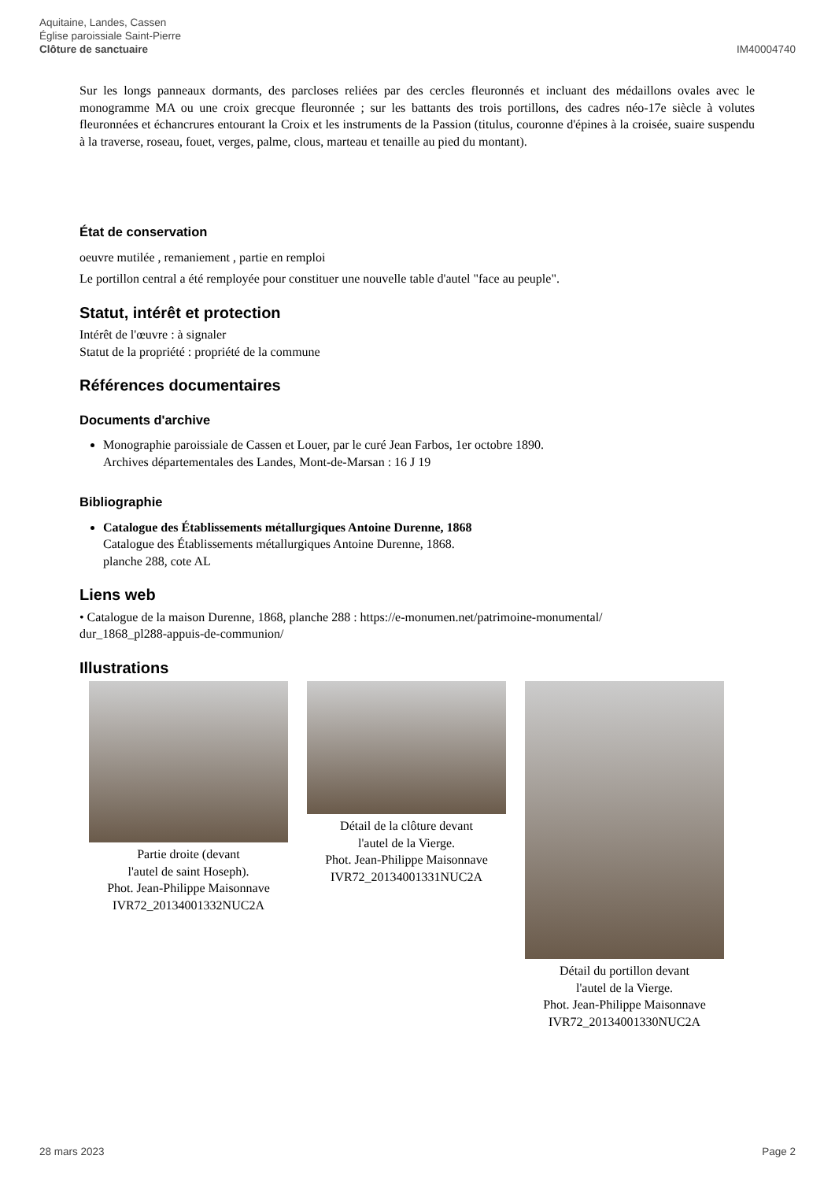Aquitaine, Landes, Cassen
Église paroissiale Saint-Pierre
Clôture de sanctuaire
IM40004740
Sur les longs panneaux dormants, des parcloses reliées par des cercles fleuronnés et incluant des médaillons ovales avec le monogramme MA ou une croix grecque fleuronnée ; sur les battants des trois portillons, des cadres néo-17e siècle à volutes fleuronnées et échancrures entourant la Croix et les instruments de la Passion (titulus, couronne d'épines à la croisée, suaire suspendu à la traverse, roseau, fouet, verges, palme, clous, marteau et tenaille au pied du montant).
État de conservation
oeuvre mutilée , remaniement , partie en remploi
Le portillon central a été remployée pour constituer une nouvelle table d'autel "face au peuple".
Statut, intérêt et protection
Intérêt de l'œuvre : à signaler
Statut de la propriété : propriété de la commune
Références documentaires
Documents d'archive
Monographie paroissiale de Cassen et Louer, par le curé Jean Farbos, 1er octobre 1890.
Archives départementales des Landes, Mont-de-Marsan : 16 J 19
Bibliographie
Catalogue des Établissements métallurgiques Antoine Durenne, 1868
Catalogue des Établissements métallurgiques Antoine Durenne, 1868.
planche 288, cote AL
Liens web
• Catalogue de la maison Durenne, 1868, planche 288 : https://e-monumen.net/patrimoine-monumental/
dur_1868_pl288-appuis-de-communion/
Illustrations
Partie droite (devant
l'autel de saint Hoseph).
Phot. Jean-Philippe Maisonnave
IVR72_20134001332NUC2A
Détail de la clôture devant
l'autel de la Vierge.
Phot. Jean-Philippe Maisonnave
IVR72_20134001331NUC2A
Détail du portillon devant
l'autel de la Vierge.
Phot. Jean-Philippe Maisonnave
IVR72_20134001330NUC2A
28 mars 2023 Page 2